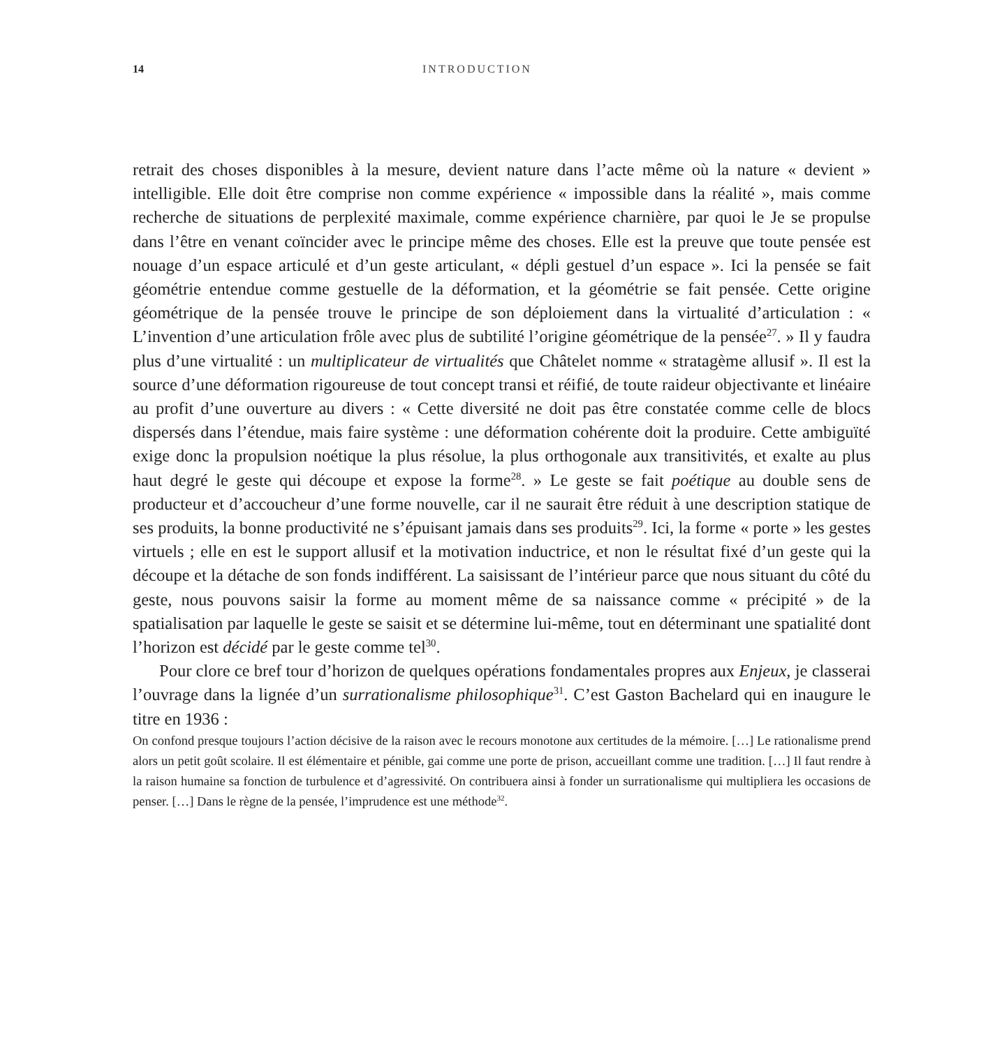14 INTRODUCTION
retrait des choses disponibles à la mesure, devient nature dans l’acte même où la nature « devient » intelligible. Elle doit être comprise non comme expérience « impossible dans la réalité », mais comme recherche de situations de perplexité maximale, comme expérience charnière, par quoi le Je se propulse dans l’être en venant coïncider avec le principe même des choses. Elle est la preuve que toute pensée est nouage d’un espace articulé et d’un geste articulant, « dépli gestuel d’un espace ». Ici la pensée se fait géométrie entendue comme gestuelle de la déformation, et la géométrie se fait pensée. Cette origine géométrique de la pensée trouve le principe de son déploiement dans la virtualité d’articulation : « L’invention d’une articulation frôle avec plus de subtilité l’origine géométrique de la pensée<sup>27</sup>. » Il y faudra plus d’une virtualité : un multiplicateur de virtualités que Châtelet nomme « stratagème allusif ». Il est la source d’une déformation rigoureuse de tout concept transi et réifié, de toute raideur objectivante et linéaire au profit d’une ouverture au divers : « Cette diversité ne doit pas être constatée comme celle de blocs dispersés dans l’étendue, mais faire système : une déformation cohérente doit la produire. Cette ambiguïté exige donc la propulsion noétique la plus résolue, la plus orthogonale aux transitivités, et exalte au plus haut degré le geste qui découpe et expose la forme<sup>28</sup>. » Le geste se fait poétique au double sens de producteur et d’accoucheur d’une forme nouvelle, car il ne saurait être réduit à une description statique de ses produits, la bonne productivité ne s’épuisant jamais dans ses produits<sup>29</sup>. Ici, la forme « porte » les gestes virtuels ; elle en est le support allusif et la motivation inductrice, et non le résultat fixé d’un geste qui la découpe et la détache de son fonds indifférent. La saisissant de l’intérieur parce que nous situant du côté du geste, nous pouvons saisir la forme au moment même de sa naissance comme « précipité » de la spatialisation par laquelle le geste se saisit et se détermine lui-même, tout en déterminant une spatialité dont l’horizon est décidé par le geste comme tel<sup>30</sup>.
Pour clore ce bref tour d’horizon de quelques opérations fondamentales propres aux Enjeux, je classerai l’ouvrage dans la lignée d’un surrationalisme philosophique<sup>31</sup>. C’est Gaston Bachelard qui en inaugure le titre en 1936 :
On confond presque toujours l’action décisive de la raison avec le recours monotone aux certitudes de la mémoire. […] Le rationalisme prend alors un petit goût scolaire. Il est élémentaire et pénible, gai comme une porte de prison, accueillant comme une tradition. […] Il faut rendre à la raison humaine sa fonction de turbulence et d’agressivité. On contribuera ainsi à fonder un surrationalisme qui multipliera les occasions de penser. […] Dans le règne de la pensée, l’imprudence est une méthode<sup>32</sup>.